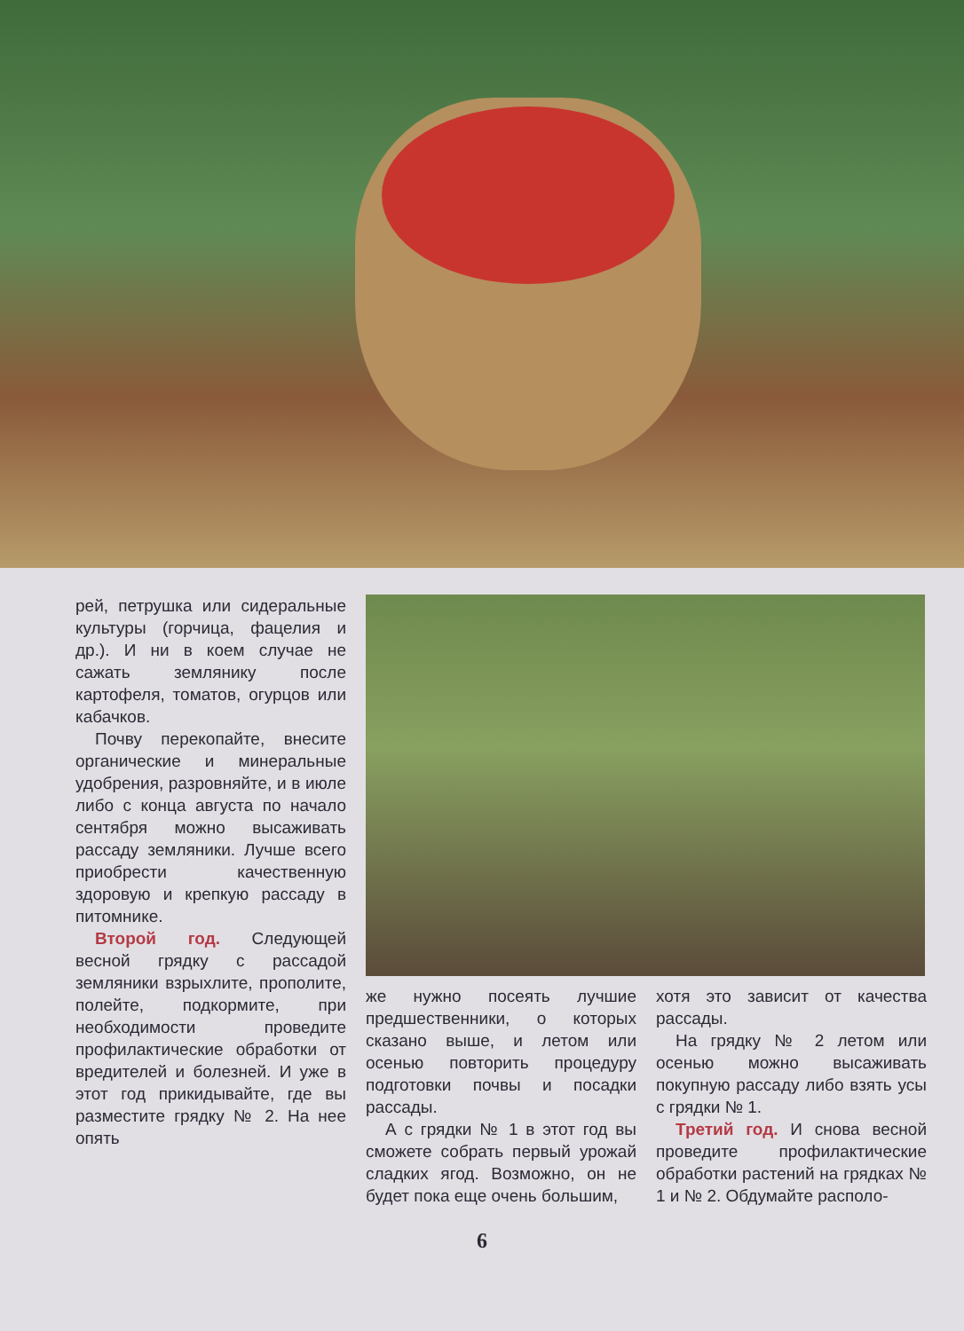рей, петрушка или сидеральные культуры (горчица, фацелия и др.). И ни в коем случае не сажать землянику после картофеля, томатов, огурцов или кабачков.
Почву перекопайте, внесите органические и минеральные удобрения, разровняйте, и в июле либо с конца августа по начало сентября можно высаживать рассаду земляники. Лучше всего приобрести качественную здоровую и крепкую рассаду в питомнике.
Второй год. Следующей весной грядку с рассадой земляники взрыхлите, прополите, полейте, подкормите, при необходимости проведите профилактические обработки от вредителей и болезней. И уже в этот год прикидывайте, где вы разместите грядку № 2. На нее опять
же нужно посеять лучшие предшественники, о которых сказано выше, и летом или осенью повторить процедуру подготовки почвы и посадки рассады.
А с грядки № 1 в этот год вы сможете собрать первый урожай сладких ягод. Возможно, он не будет пока еще очень большим,
хотя это зависит от качества рассады.
На грядку № 2 летом или осенью можно высаживать покупную рассаду либо взять усы с грядки № 1.
Третий год. И снова весной проведите профилактические обработки растений на грядках № 1 и № 2. Обдумайте располо-
6